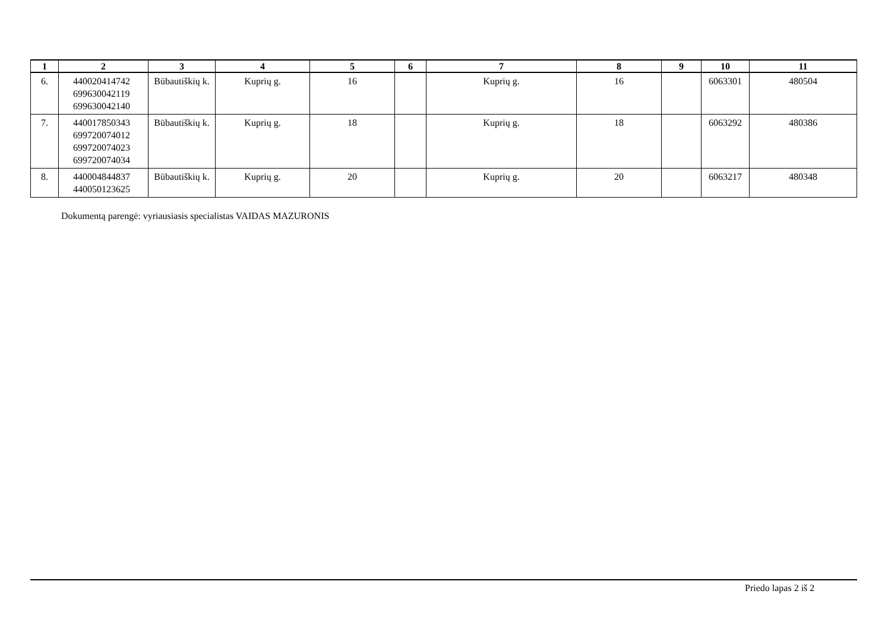| 1 | 2 | 3 | 4 | 5 | 6 | 7 | 8 | 9 | 10 | 11 |
| --- | --- | --- | --- | --- | --- | --- | --- | --- | --- | --- |
| 6. | 440020414742 699630042119 699630042140 | Būbautiškių k. | Kuprių g. | 16 | | Kuprių g. | 16 | | 6063301 | 480504 |
| 7. | 440017850343 699720074012 699720074023 699720074034 | Būbautiškių k. | Kuprių g. | 18 | | Kuprių g. | 18 | | 6063292 | 480386 |
| 8. | 440004844837 440050123625 | Būbautiškių k. | Kuprių g. | 20 | | Kuprių g. | 20 | | 6063217 | 480348 |
Dokumentą parengė: vyriausiasis specialistas VAIDAS MAZURONIS
Priedo lapas 2 iš 2